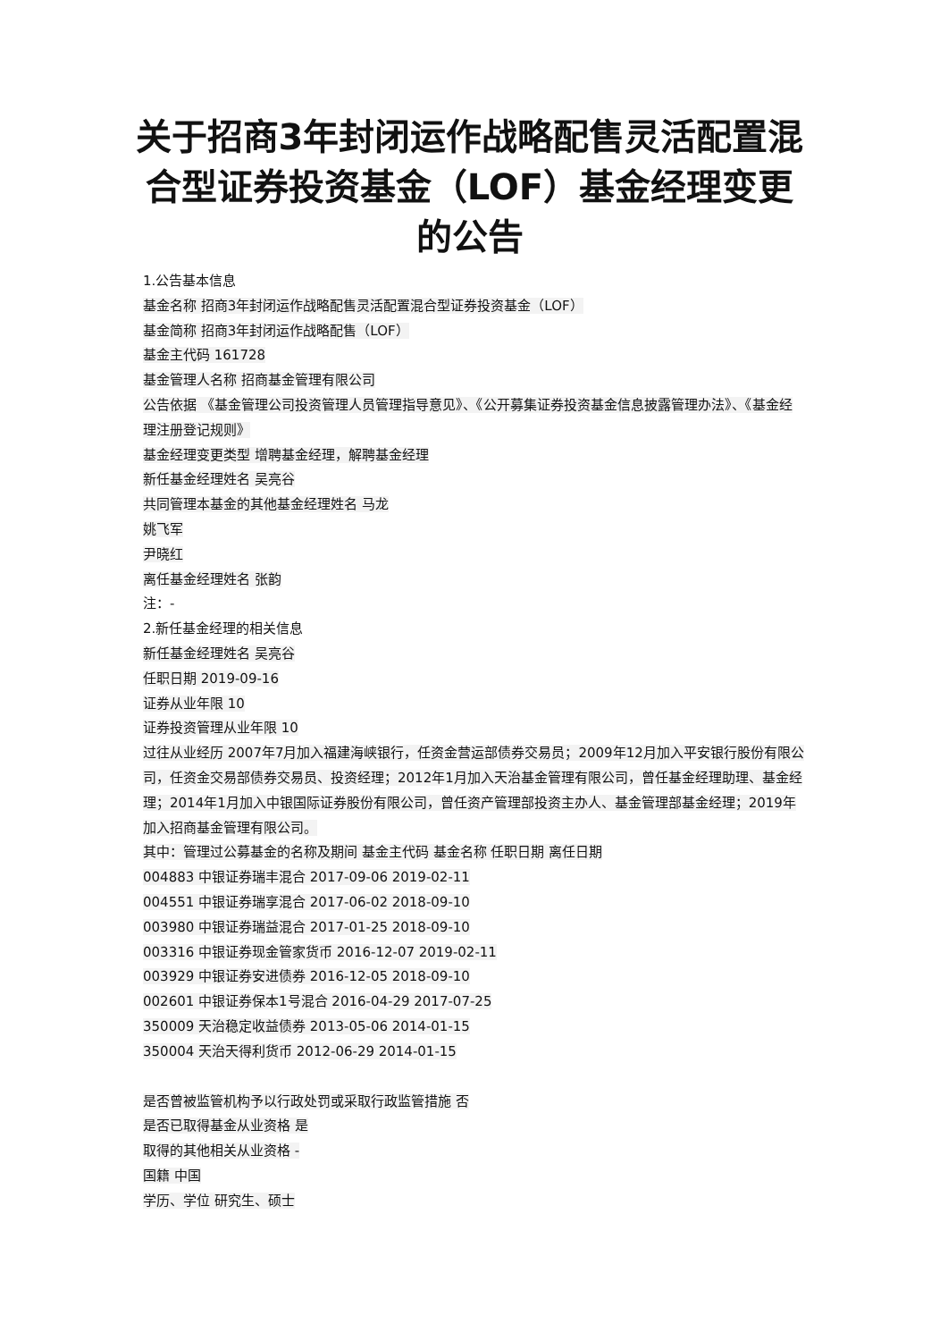关于招商3年封闭运作战略配售灵活配置混合型证券投资基金（LOF）基金经理变更的公告
1.公告基本信息
基金名称 招商3年封闭运作战略配售灵活配置混合型证券投资基金（LOF）
基金简称 招商3年封闭运作战略配售（LOF）
基金主代码 161728
基金管理人名称 招商基金管理有限公司
公告依据 《基金管理公司投资管理人员管理指导意见》、《公开募集证券投资基金信息披露管理办法》、《基金经理注册登记规则》
基金经理变更类型 增聘基金经理，解聘基金经理
新任基金经理姓名 吴亮谷
共同管理本基金的其他基金经理姓名 马龙
姚飞军
尹晓红
离任基金经理姓名 张韵
注：-
2.新任基金经理的相关信息
新任基金经理姓名 吴亮谷
任职日期 2019-09-16
证券从业年限 10
证券投资管理从业年限 10
过往从业经历 2007年7月加入福建海峡银行，任资金营运部债券交易员；2009年12月加入平安银行股份有限公司，任资金交易部债券交易员、投资经理；2012年1月加入天治基金管理有限公司，曾任基金经理助理、基金经理；2014年1月加入中银国际证券股份有限公司，曾任资产管理部投资主办人、基金管理部基金经理；2019年加入招商基金管理有限公司。
其中：管理过公募基金的名称及期间 基金主代码 基金名称 任职日期 离任日期
004883 中银证券瑞丰混合 2017-09-06 2019-02-11
004551 中银证券瑞享混合 2017-06-02 2018-09-10
003980 中银证券瑞益混合 2017-01-25 2018-09-10
003316 中银证券现金管家货币 2016-12-07 2019-02-11
003929 中银证券安进债券 2016-12-05 2018-09-10
002601 中银证券保本1号混合 2016-04-29 2017-07-25
350009 天治稳定收益债券 2013-05-06 2014-01-15
350004 天治天得利货币 2012-06-29 2014-01-15
是否曾被监管机构予以行政处罚或采取行政监管措施 否
是否已取得基金从业资格 是
取得的其他相关从业资格 -
国籍 中国
学历、学位 研究生、硕士